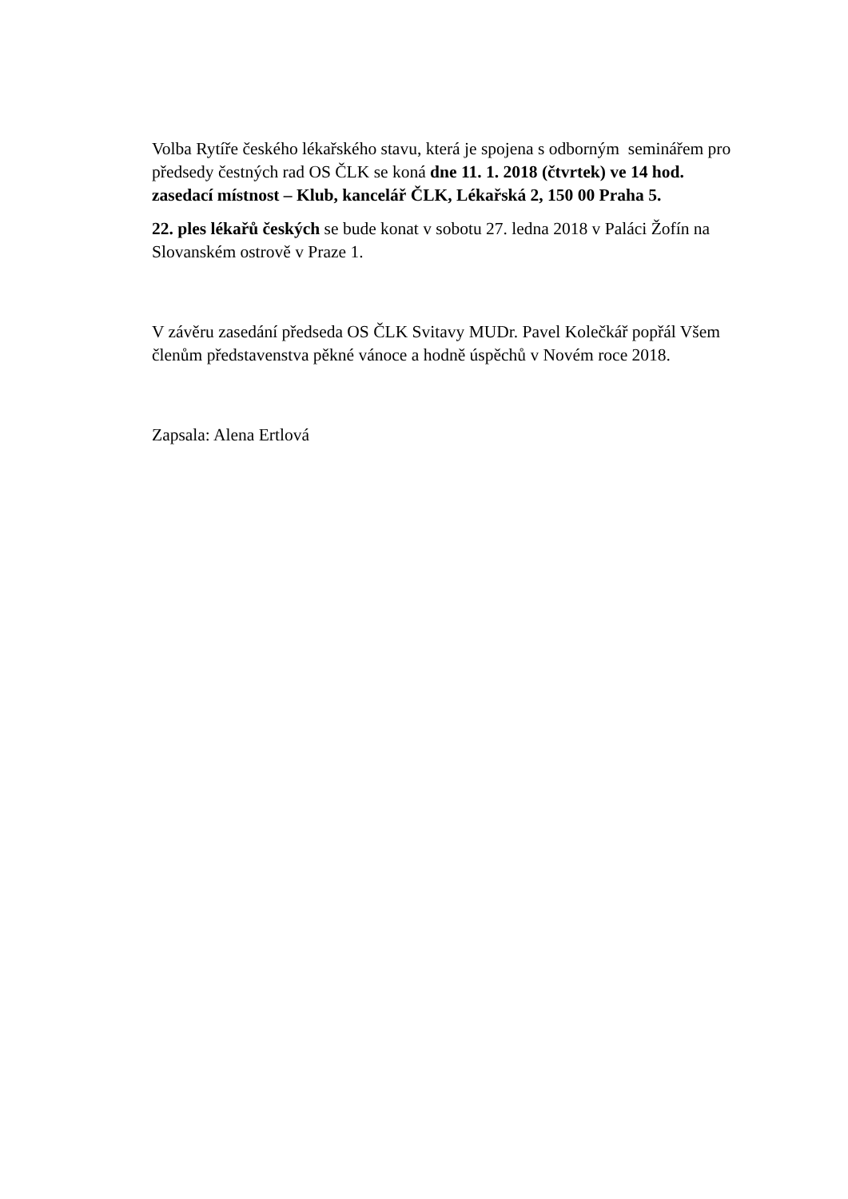Volba Rytíře českého lékařského stavu, která je spojena s odborným seminářem pro předsedy čestných rad OS ČLK se koná dne 11. 1. 2018 (čtvrtek) ve 14 hod. zasedací místnost – Klub, kancelář ČLK, Lékařská 2, 150 00 Praha 5.
22. ples lékařů českých se bude konat v sobotu 27. ledna 2018 v Paláci Žofín na Slovanském ostrově v Praze 1.
V závěru zasedání předseda OS ČLK Svitavy MUDr. Pavel Kolečkář popřál Všem členům představenstva pěkné vánoce a hodně úspěchů v Novém roce 2018.
Zapsala: Alena Ertlová